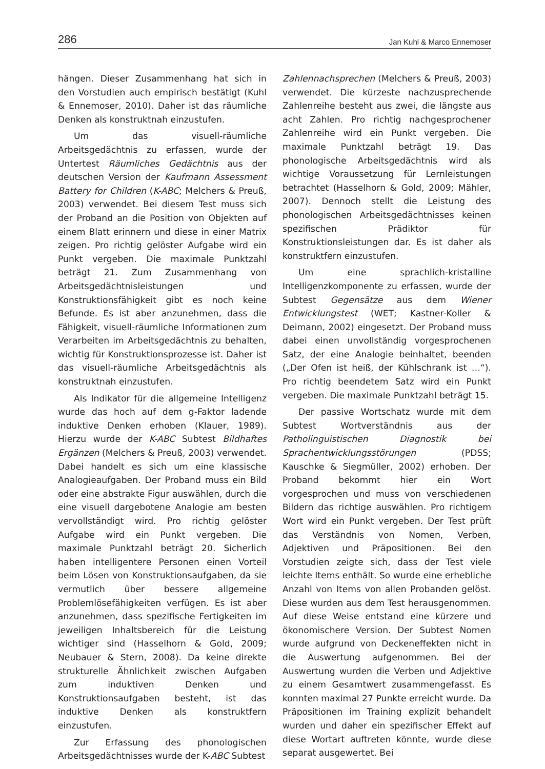286 Jan Kuhl & Marco Ennemoser
hängen. Dieser Zusammenhang hat sich in den Vorstudien auch empirisch bestätigt (Kuhl & Ennemoser, 2010). Daher ist das räumliche Denken als konstruktnah einzustufen.
Um das visuell-räumliche Arbeitsgedächtnis zu erfassen, wurde der Untertest Räumliches Gedächtnis aus der deutschen Version der Kaufmann Assessment Battery for Children (K-ABC; Melchers & Preuß, 2003) verwendet. Bei diesem Test muss sich der Proband an die Position von Objekten auf einem Blatt erinnern und diese in einer Matrix zeigen. Pro richtig gelöster Aufgabe wird ein Punkt vergeben. Die maximale Punktzahl beträgt 21. Zum Zusammenhang von Arbeitsgedächtnisleistungen und Konstruktionsfähigkeit gibt es noch keine Befunde. Es ist aber anzunehmen, dass die Fähigkeit, visuell-räumliche Informationen zum Verarbeiten im Arbeitsgedächtnis zu behalten, wichtig für Konstruktionsprozesse ist. Daher ist das visuell-räumliche Arbeitsgedächtnis als konstruktnah einzustufen.
Als Indikator für die allgemeine Intelligenz wurde das hoch auf dem g-Faktor ladende induktive Denken erhoben (Klauer, 1989). Hierzu wurde der K-ABC Subtest Bildhaftes Ergänzen (Melchers & Preuß, 2003) verwendet. Dabei handelt es sich um eine klassische Analogieaufgaben. Der Proband muss ein Bild oder eine abstrakte Figur auswählen, durch die eine visuell dargebotene Analogie am besten vervollständigt wird. Pro richtig gelöster Aufgabe wird ein Punkt vergeben. Die maximale Punktzahl beträgt 20. Sicherlich haben intelligentere Personen einen Vorteil beim Lösen von Konstruktionsaufgaben, da sie vermutlich über bessere allgemeine Problemlösefähigkeiten verfügen. Es ist aber anzunehmen, dass spezifische Fertigkeiten im jeweiligen Inhaltsbereich für die Leistung wichtiger sind (Hasselhorn & Gold, 2009; Neubauer & Stern, 2008). Da keine direkte strukturelle Ähnlichkeit zwischen Aufgaben zum induktiven Denken und Konstruktionsaufgaben besteht, ist das induktive Denken als konstruktfern einzustufen.
Zur Erfassung des phonologischen Arbeitsgedächtnisses wurde der K-ABC Subtest
Zahlennachsprechen (Melchers & Preuß, 2003) verwendet. Die kürzeste nachzusprechende Zahlenreihe besteht aus zwei, die längste aus acht Zahlen. Pro richtig nachgesprochener Zahlenreihe wird ein Punkt vergeben. Die maximale Punktzahl beträgt 19. Das phonologische Arbeitsgedächtnis wird als wichtige Voraussetzung für Lernleistungen betrachtet (Hasselhorn & Gold, 2009; Mähler, 2007). Dennoch stellt die Leistung des phonologischen Arbeitsgedächtnisses keinen spezifischen Prädiktor für Konstruktionsleistungen dar. Es ist daher als konstruktfern einzustufen.
Um eine sprachlich-kristalline Intelligenzkomponente zu erfassen, wurde der Subtest Gegensätze aus dem Wiener Entwicklungstest (WET; Kastner-Koller & Deimann, 2002) eingesetzt. Der Proband muss dabei einen unvollständig vorgesprochenen Satz, der eine Analogie beinhaltet, beenden („Der Ofen ist heiß, der Kühlschrank ist …“). Pro richtig beendetem Satz wird ein Punkt vergeben. Die maximale Punktzahl beträgt 15.
Der passive Wortschatz wurde mit dem Subtest Wortverständnis aus der Patholinguistischen Diagnostik bei Sprachentwicklungsstörungen (PDSS; Kauschke & Siegmüller, 2002) erhoben. Der Proband bekommt hier ein Wort vorgesprochen und muss von verschiedenen Bildern das richtige auswählen. Pro richtigem Wort wird ein Punkt vergeben. Der Test prüft das Verständnis von Nomen, Verben, Adjektiven und Präpositionen. Bei den Vorstudien zeigte sich, dass der Test viele leichte Items enthält. So wurde eine erhebliche Anzahl von Items von allen Probanden gelöst. Diese wurden aus dem Test herausgenommen. Auf diese Weise entstand eine kürzere und ökonomischere Version. Der Subtest Nomen wurde aufgrund von Deckeneffekten nicht in die Auswertung aufgenommen. Bei der Auswertung wurden die Verben und Adjektive zu einem Gesamtwert zusammengefasst. Es konnten maximal 27 Punkte erreicht wurde. Da Präpositionen im Training explizit behandelt wurden und daher ein spezifischer Effekt auf diese Wortart auftreten könnte, wurde diese separat ausgewertet. Bei